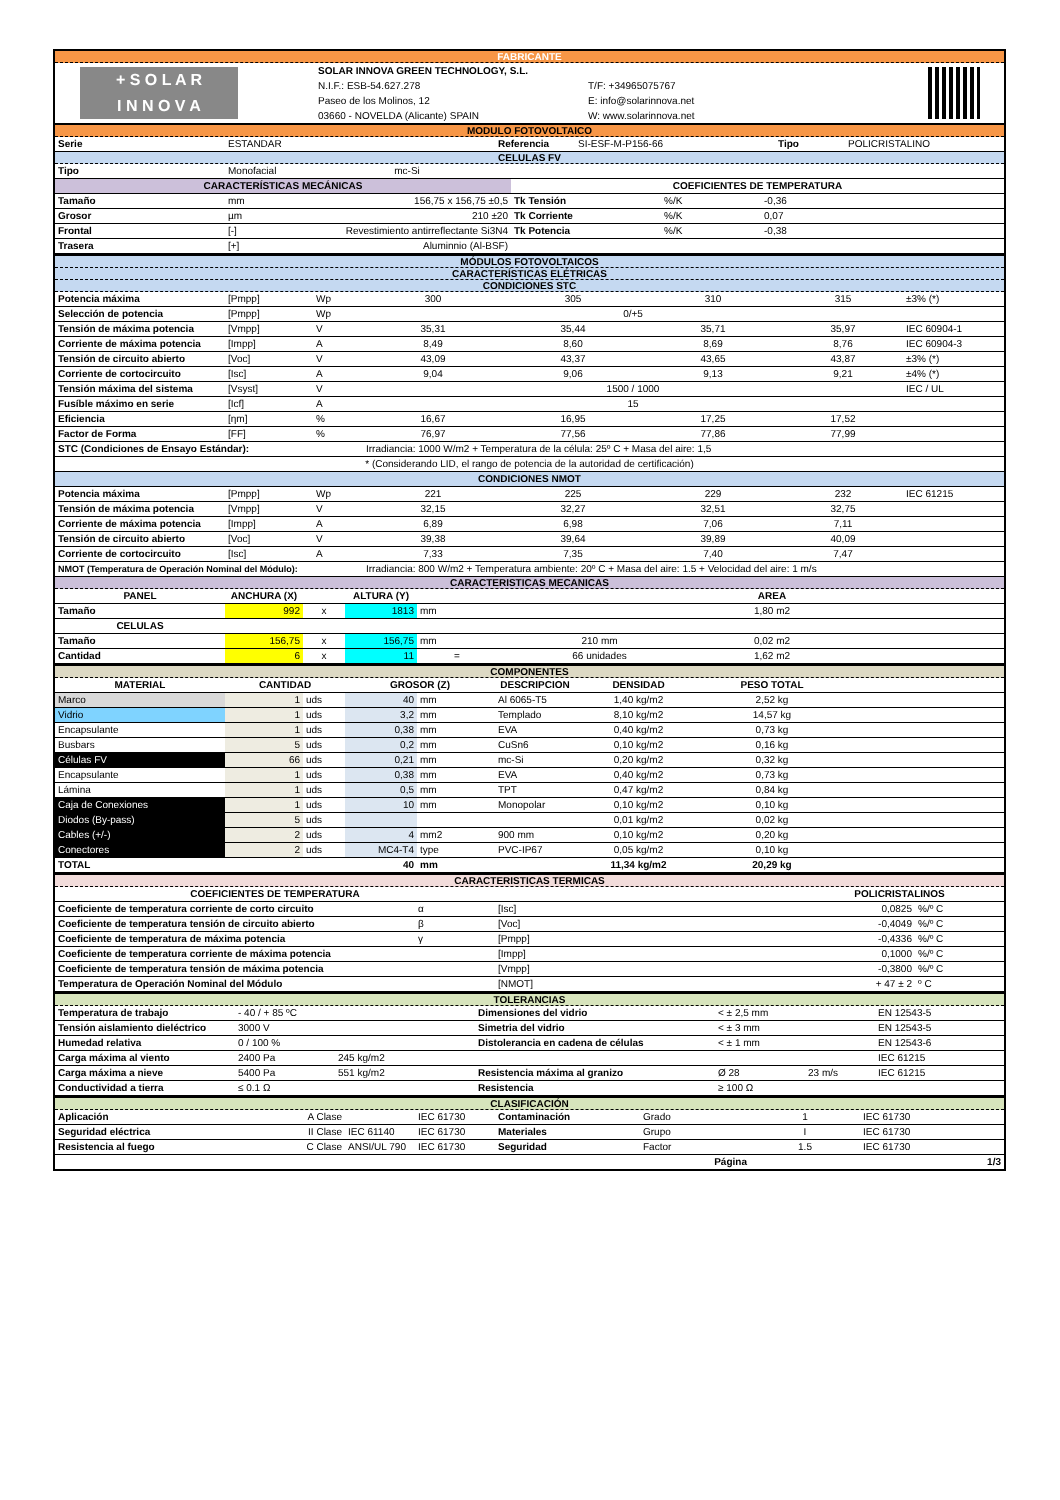FABRICANTE
| + S O L A R I N N O V A | SOLAR INNOVA GREEN TECHNOLOGY, S.L. | | |
| | N.I.F.: ESB-54.627.278 | T/F: +34965075767 | |
| | Paseo de los Molinos, 12 | E: info@solarinnova.net | |
| | 03660 - NOVELDA (Alicante) SPAIN | W: www.solarinnova.net | |
MODULO FOTOVOLTAICO
| Serie | ESTANDAR | Referencia | SI-ESF-M-P156-66 | Tipo | POLICRISTALINO |
CELULAS FV
| Tipo | Monofacial | mc-Si | | | |
| CARACTERÍSTICAS MECÁNICAS | | | COEFICIENTES DE TEMPERATURA | | |
| Tamaño | mm | 156,75 x 156,75 ±0,5 | Tk Tensión | %/K | -0,36 |
| Grosor | µm | 210 ±20 | Tk Corriente | %/K | 0,07 |
| Frontal | [-] | Revestimiento antirreflectante Si3N4 | Tk Potencia | %/K | -0,38 |
| Trasera | [+] | Aluminnio (Al-BSF) | | | |
MÓDULOS FOTOVOLTAICOS
CARACTERÍSTICAS ELÉTRICAS
CONDICIONES STC
| Potencia máxima | [Pmpp] | Wp | 300 | 305 | 310 | 315 | ±3% (*) |
| Selección de potencia | [Pmpp] | Wp | 0/+5 | | | | |
| Tensión de máxima potencia | [Vmpp] | V | 35,31 | 35,44 | 35,71 | 35,97 | IEC 60904-1 |
| Corriente de máxima potencia | [Impp] | A | 8,49 | 8,60 | 8,69 | 8,76 | IEC 60904-3 |
| Tensión de circuito abierto | [Voc] | V | 43,09 | 43,37 | 43,65 | 43,87 | ±3% (*) |
| Corriente de cortocircuito | [Isc] | A | 9,04 | 9,06 | 9,13 | 9,21 | ±4% (*) |
| Tensión máxima del sistema | [Vsyst] | V | 1500 / 1000 | | | | IEC / UL |
| Fusíble máximo en serie | [Icf] | A | 15 | | | | |
| Eficiencia | [ηm] | % | 16,67 | 16,95 | 17,25 | 17,52 | |
| Factor de Forma | [FF] | % | 76,97 | 77,56 | 77,86 | 77,99 | |
| STC (Condiciones de Ensayo Estándar): | | | Irradiancia: 1000 W/m2 + Temperatura de la célula: 25º C + Masa del aire: 1,5 | | | | |
| * (Considerando LID, el rango de potencia de la autoridad de certificación) | | | | | | | |
| CONDICIONES NMOT | | | | | | | |
| Potencia máxima | [Pmpp] | Wp | 221 | 225 | 229 | 232 | IEC 61215 |
| Tensión de máxima potencia | [Vmpp] | V | 32,15 | 32,27 | 32,51 | 32,75 | |
| Corriente de máxima potencia | [Impp] | A | 6,89 | 6,98 | 7,06 | 7,11 | |
| Tensión de circuito abierto | [Voc] | V | 39,38 | 39,64 | 39,89 | 40,09 | |
| Corriente de cortocircuito | [Isc] | A | 7,33 | 7,35 | 7,40 | 7,47 | |
| NMOT (Temperatura de Operación Nominal del Módulo): | | | Irradiancia: 800 W/m2 + Temperatura ambiente: 20º C + Masa del aire: 1.5 + Velocidad del aire: 1 m/s | | | | |
CARACTERISTICAS MECANICAS
| PANEL | ANCHURA (X) | | ALTURA (Y) | | | AREA | |
| --- | --- | --- | --- | --- | --- | --- | --- |
| Tamaño | 992 | x | 1813 | mm | | 1,80 m2 | |
| CELULAS | | | | | | | |
| Tamaño | 156,75 | x | 156,75 | mm | 210 mm | 0,02 m2 | |
| Cantidad | 6 | x | 11 | = | 66 unidades | 1,62 m2 | |
COMPONENTES
| MATERIAL | CANTIDAD | | GROSOR (Z) | | DESCRIPCION | DENSIDAD | PESO TOTAL | |
| --- | --- | --- | --- | --- | --- | --- | --- | --- |
| Marco | 1 | uds | 40 | mm | Al 6065-T5 | 1,40 kg/m2 | 2,52 kg | |
| Vidrio | 1 | uds | 3,2 | mm | Templado | 8,10 kg/m2 | 14,57 kg | |
| Encapsulante | 1 | uds | 0,38 | mm | EVA | 0,40 kg/m2 | 0,73 kg | |
| Busbars | 5 | uds | 0,2 | mm | CuSn6 | 0,10 kg/m2 | 0,16 kg | |
| Células FV | 66 | uds | 0,21 | mm | mc-Si | 0,20 kg/m2 | 0,32 kg | |
| Encapsulante | 1 | uds | 0,38 | mm | EVA | 0,40 kg/m2 | 0,73 kg | |
| Lámina | 1 | uds | 0,5 | mm | TPT | 0,47 kg/m2 | 0,84 kg | |
| Caja de Conexiones | 1 | uds | 10 | mm | Monopolar | 0,10 kg/m2 | 0,10 kg | |
| Diodos (By-pass) | 5 | uds | | | | 0,01 kg/m2 | 0,02 kg | |
| Cables (+/-) | 2 | uds | 4 | mm2 | 900 mm | 0,10 kg/m2 | 0,20 kg | |
| Conectores | 2 | uds | MC4-T4 | type | PVC-IP67 | 0,05 kg/m2 | 0,10 kg | |
| TOTAL | | | 40 | mm | | 11,34 kg/m2 | 20,29 kg | |
CARACTERISTICAS TERMICAS
| COEFICIENTES DE TEMPERATURA | | | POLICRISTALINOS | |
| --- | --- | --- | --- | --- |
| Coeficiente de temperatura corriente de corto circuito | α | [Isc] | 0,0825 | %/º C |
| Coeficiente de temperatura tensión de circuito abierto | β | [Voc] | -0,4049 | %/º C |
| Coeficiente de temperatura de máxima potencia | γ | [Pmpp] | -0,4336 | %/º C |
| Coeficiente de temperatura corriente de máxima potencia | | [Impp] | 0,1000 | %/º C |
| Coeficiente de temperatura tensión de máxima potencia | | [Vmpp] | -0,3800 | %/º C |
| Temperatura de Operación Nominal del Módulo | | [NMOT] | + 47 ± 2 | º C |
TOLERANCIAS
| Temperatura de trabajo | - 40 / + 85 ºC | | Dimensiones del vidrio | < ± 2,5 mm | | EN 12543-5 |
| Tensión aislamiento dieléctrico | 3000 V | | Simetria del vidrio | < ± 3 mm | | EN 12543-5 |
| Humedad relativa | 0 / 100 % | | Distolerancia en cadena de células | < ± 1 mm | | EN 12543-6 |
| Carga máxima al viento | 2400 Pa | 245 kg/m2 | | | | IEC 61215 |
| Carga máxima a nieve | 5400 Pa | 551 kg/m2 | Resistencia máxima al granizo | Ø 28 | 23 m/s | IEC 61215 |
| Conductividad a tierra | ≤ 0.1 Ω | | Resistencia | ≥ 100 Ω | | |
CLASIFICACIÓN
| Aplicación | A Clase | | IEC 61730 | Contaminación | Grado | 1 | IEC 61730 |
| Seguridad eléctrica | II Clase | IEC 61140 | IEC 61730 | Materiales | Grupo | I | IEC 61730 |
| Resistencia al fuego | C Clase | ANSI/UL 790 | IEC 61730 | Seguridad | Factor | 1.5 | IEC 61730 |
| Página | | | | | | 1/3 | |